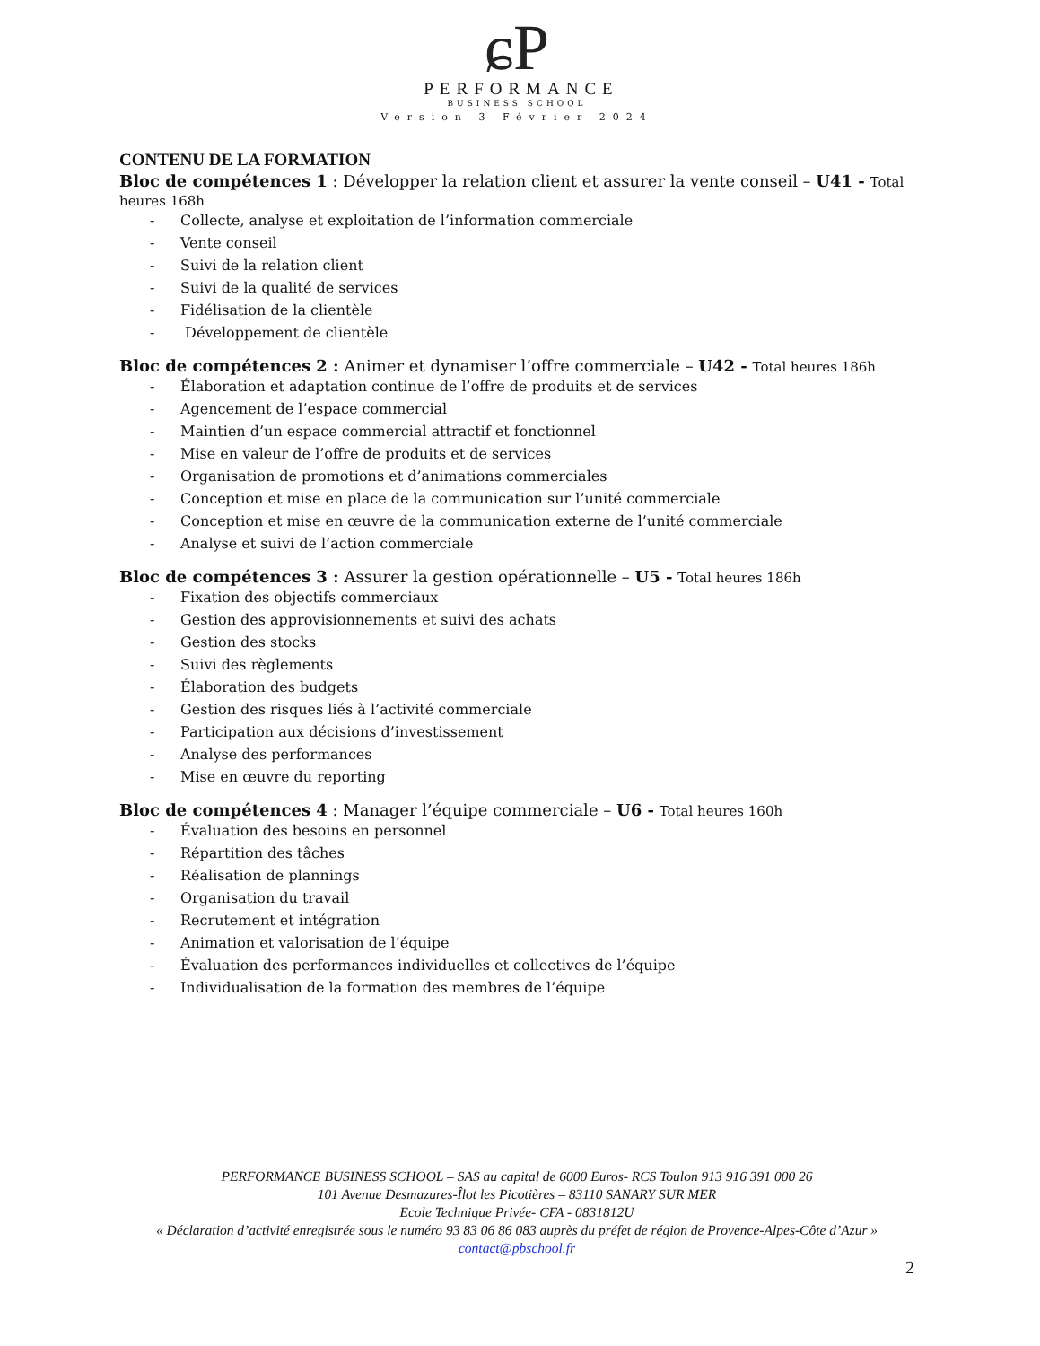ɕP
PERFORMANCE
BUSINESS SCHOOL
Version 3 Février 2024
CONTENU DE LA FORMATION
Bloc de compétences 1 : Développer la relation client et assurer la vente conseil – U41 - Total heures 168h
- Collecte, analyse et exploitation de l’information commerciale
- Vente conseil
- Suivi de la relation client
- Suivi de la qualité de services
- Fidélisation de la clientèle
- Développement de clientèle
Bloc de compétences 2 : Animer et dynamiser l’offre commerciale – U42 - Total heures 186h
- Élaboration et adaptation continue de l’offre de produits et de services
- Agencement de l’espace commercial
- Maintien d’un espace commercial attractif et fonctionnel
- Mise en valeur de l’offre de produits et de services
- Organisation de promotions et d’animations commerciales
- Conception et mise en place de la communication sur l’unité commerciale
- Conception et mise en œuvre de la communication externe de l’unité commerciale
- Analyse et suivi de l’action commerciale
Bloc de compétences 3 : Assurer la gestion opérationnelle – U5 - Total heures 186h
- Fixation des objectifs commerciaux
- Gestion des approvisionnements et suivi des achats
- Gestion des stocks
- Suivi des règlements
- Élaboration des budgets
- Gestion des risques liés à l’activité commerciale
- Participation aux décisions d’investissement
- Analyse des performances
- Mise en œuvre du reporting
Bloc de compétences 4 : Manager l’équipe commerciale – U6 - Total heures 160h
- Évaluation des besoins en personnel
- Répartition des tâches
- Réalisation de plannings
- Organisation du travail
- Recrutement et intégration
- Animation et valorisation de l’équipe
- Évaluation des performances individuelles et collectives de l’équipe
- Individualisation de la formation des membres de l’équipe
PERFORMANCE BUSINESS SCHOOL – SAS au capital de 6000 Euros- RCS Toulon 913 916 391 000 26
101 Avenue Desmazures-Îlot les Picotières – 83110 SANARY SUR MER
Ecole Technique Privée- CFA - 0831812U
« Déclaration d’activité enregistrée sous le numéro 93 83 06 86 083 auprès du préfet de région de Provence-Alpes-Côte d’Azur »
contact@pbschool.fr
2